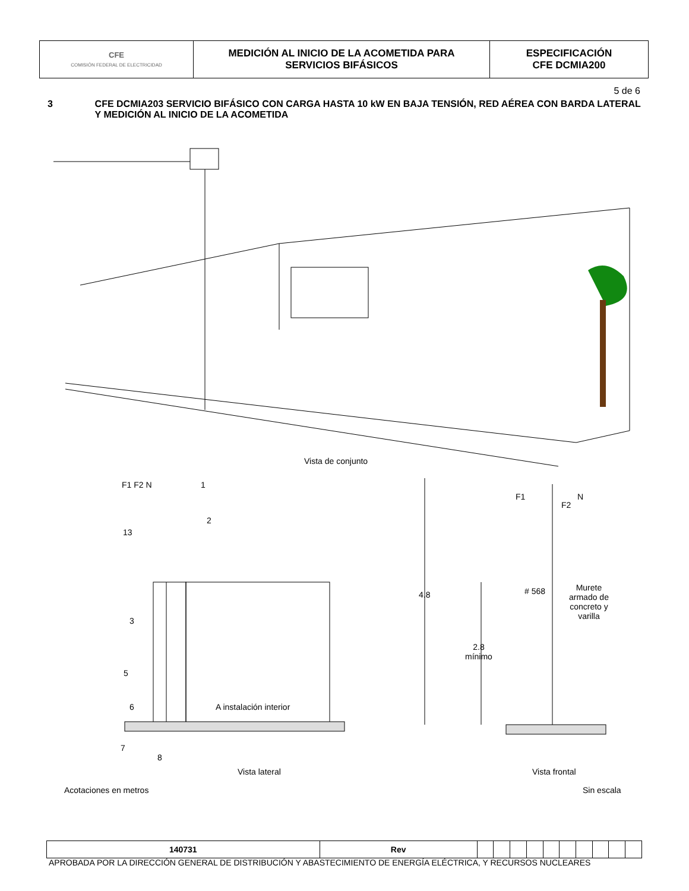| CFE COMISIÓN FEDERAL DE ELECTRICIDAD | MEDICIÓN AL INICIO DE LA ACOMETIDA PARA SERVICIOS BIFÁSICOS | ESPECIFICACIÓN CFE DCMIA200 |
5 de 6
3 CFE DCMIA203 SERVICIO BIFÁSICO CON CARGA HASTA 10 kW EN BAJA TENSIÓN, RED AÉREA CON BARDA LATERAL Y MEDICIÓN AL INICIO DE LA ACOMETIDA
Vista de conjunto
F1 F2 N 1
2
13
4.8
F1
F2
N
# 568 Murete
armado de
concreto y
varilla 3
2.8
mínimo
5
6 A instalación interior
7
8
Vista lateral Vista frontal
Acotaciones en metros Sin escala
| 140731 | Rev | | | | | | | | | | |
APROBADA POR LA DIRECCIÓN GENERAL DE DISTRIBUCIÓN Y ABASTECIMIENTO DE ENERGÍA ELÉCTRICA, Y RECURSOS NUCLEARES